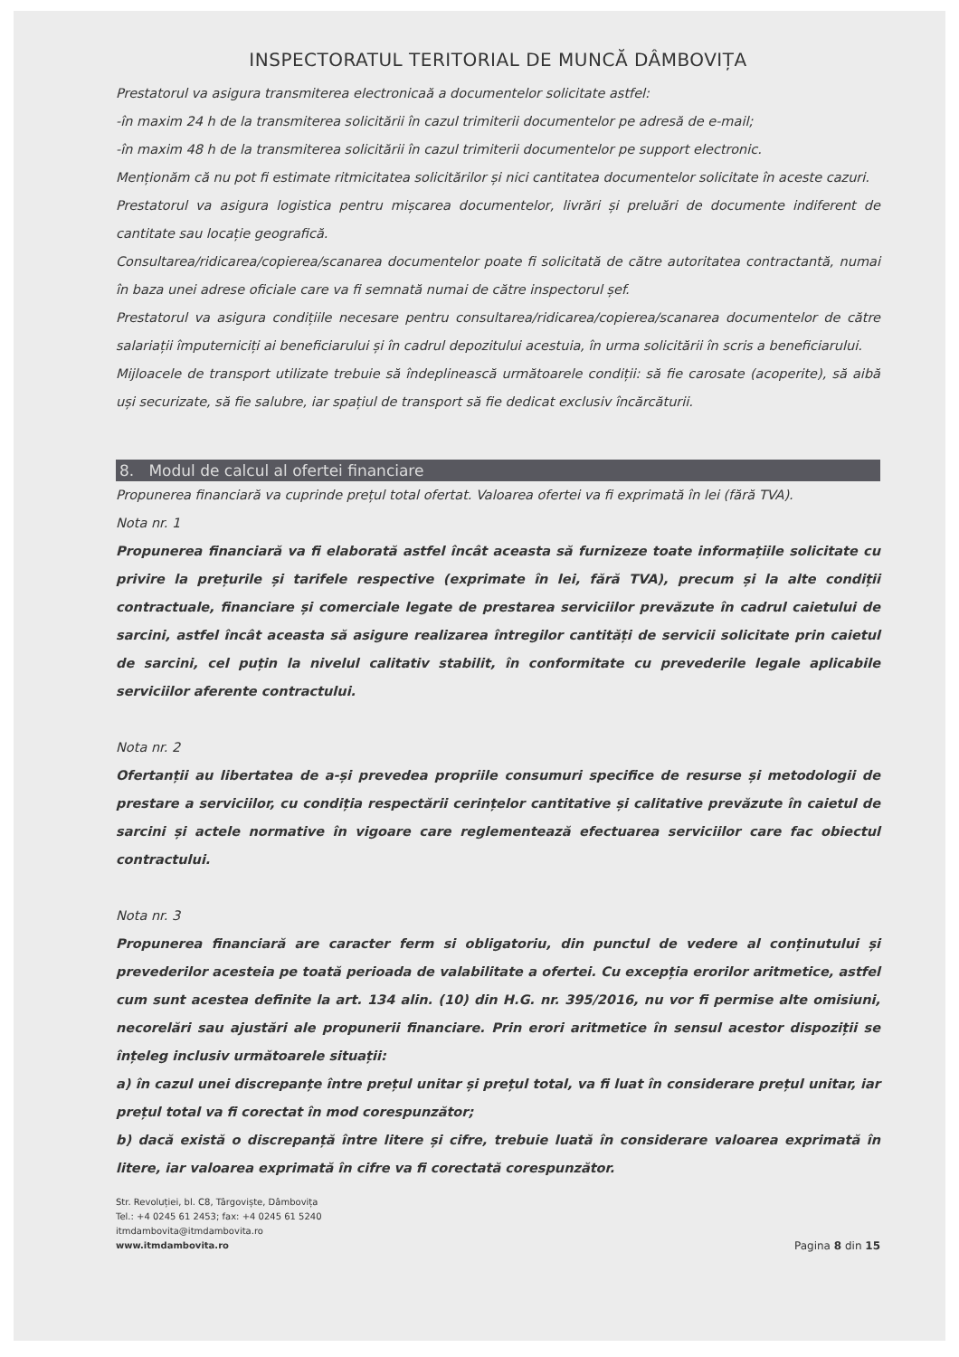INSPECTORATUL TERITORIAL DE MUNCĂ DÂMBOVIȚA
Prestatorul va asigura transmiterea electronicaă a documentelor solicitate astfel:
-în maxim 24 h de la transmiterea solicitării în cazul trimiterii documentelor pe adresă de e-mail;
-în maxim 48 h de la transmiterea solicitării în cazul trimiterii documentelor pe support electronic.
Menționăm că nu pot fi estimate ritmicitatea solicitărilor și nici cantitatea documentelor solicitate în aceste cazuri.
Prestatorul va asigura logistica pentru mișcarea documentelor, livrări și preluări de documente indiferent de cantitate sau locație geografică.
Consultarea/ridicarea/copierea/scanarea documentelor poate fi solicitată de către autoritatea contractantă, numai în baza unei adrese oficiale care va fi semnată numai de către inspectorul șef.
Prestatorul va asigura condițiile necesare pentru consultarea/ridicarea/copierea/scanarea documentelor de către salariații împuterniciți ai beneficiarului și în cadrul depozitului acestuia, în urma solicitării în scris a beneficiarului.
Mijloacele de transport utilizate trebuie să îndeplinească următoarele condiții: să fie carosate (acoperite), să aibă uși securizate, să fie salubre, iar spațiul de transport să fie dedicat exclusiv încărcăturii.
8. Modul de calcul al ofertei financiare
Propunerea financiară va cuprinde prețul total ofertat. Valoarea ofertei va fi exprimată în lei (fără TVA).
Nota nr. 1
Propunerea financiară va fi elaborată astfel încât aceasta să furnizeze toate informațiile solicitate cu privire la prețurile și tarifele respective (exprimate în lei, fără TVA), precum și la alte condiții contractuale, financiare și comerciale legate de prestarea serviciilor prevăzute în cadrul caietului de sarcini, astfel încât aceasta să asigure realizarea întregilor cantități de servicii solicitate prin caietul de sarcini, cel puțin la nivelul calitativ stabilit, în conformitate cu prevederile legale aplicabile serviciilor aferente contractului.
Nota nr. 2
Ofertanții au libertatea de a-și prevedea propriile consumuri specifice de resurse și metodologii de prestare a serviciilor, cu condiția respectării cerințelor cantitative și calitative prevăzute în caietul de sarcini și actele normative în vigoare care reglementează efectuarea serviciilor care fac obiectul contractului.
Nota nr. 3
Propunerea financiară are caracter ferm si obligatoriu, din punctul de vedere al conținutului și prevederilor acesteia pe toată perioada de valabilitate a ofertei. Cu excepția erorilor aritmetice, astfel cum sunt acestea definite la art. 134 alin. (10) din H.G. nr. 395/2016, nu vor fi permise alte omisiuni, necorelări sau ajustări ale propunerii financiare. Prin erori aritmetice în sensul acestor dispoziții se înțeleg inclusiv următoarele situații:
a) în cazul unei discrepanțe între prețul unitar și prețul total, va fi luat în considerare prețul unitar, iar prețul total va fi corectat în mod corespunzător;
b) dacă există o discrepanță între litere și cifre, trebuie luată în considerare valoarea exprimată în litere, iar valoarea exprimată în cifre va fi corectată corespunzător.
Str. Revoluției, bl. C8, Târgoviște, Dâmbovița
Tel.: +4 0245 61 2453; fax: +4 0245 61 5240
itmdambovita@itmdambovita.ro
www.itmdambovita.ro
Pagina 8 din 15